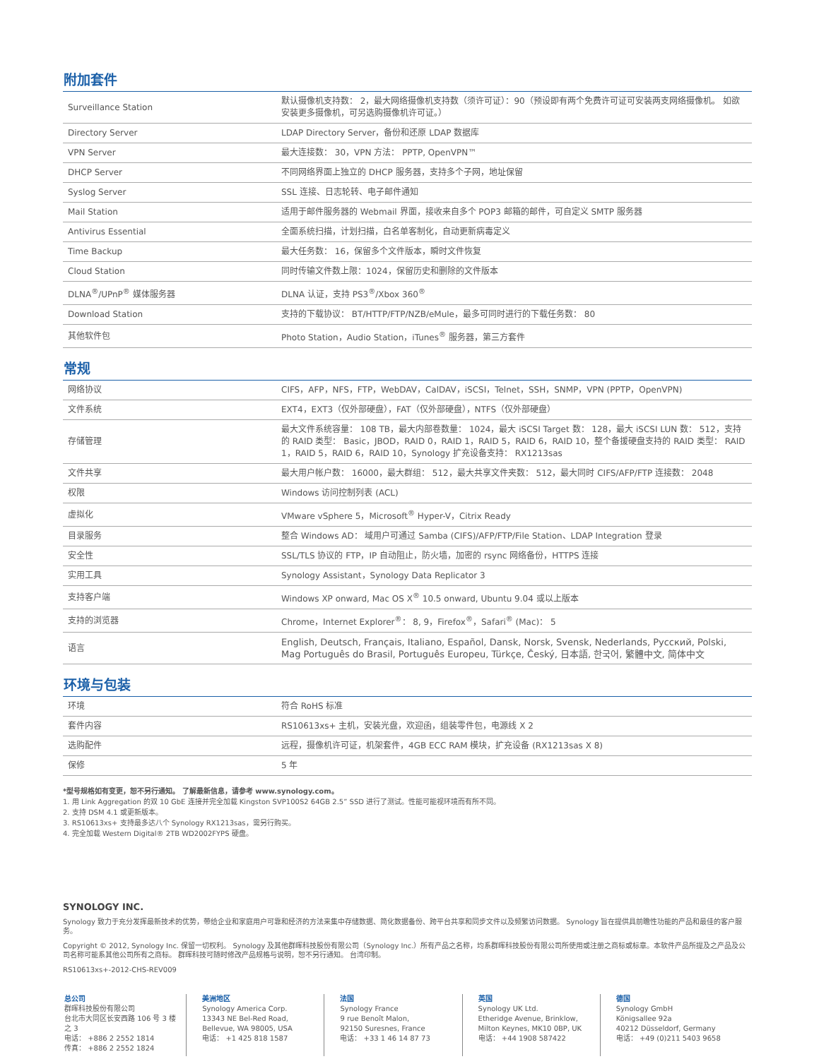附加套件
| Surveillance Station | 默认摄像机支持数： 2，最大网络摄像机支持数（须许可证）：90（预设即有两个免费许可证可安装两支网络摄像机。 如欲安装更多摄像机，可另选购摄像机许可证。） |
| Directory Server | LDAP Directory Server，备份和还原 LDAP 数据库 |
| VPN Server | 最大连接数： 30，VPN 方法： PPTP, OpenVPN™ |
| DHCP Server | 不同网络界面上独立的 DHCP 服务器，支持多个子网，地址保留 |
| Syslog Server | SSL 连接、日志轮转、电子邮件通知 |
| Mail Station | 适用于邮件服务器的 Webmail 界面，接收来自多个 POP3 邮箱的邮件，可自定义 SMTP 服务器 |
| Antivirus Essential | 全面系统扫描，计划扫描，白名单客制化，自动更新病毒定义 |
| Time Backup | 最大任务数： 16，保留多个文件版本，瞬时文件恢复 |
| Cloud Station | 同时传输文件数上限：1024，保留历史和删除的文件版本 |
| DLNA<sup>®</sup>/UPnP<sup>®</sup> 媒体服务器 | DLNA 认证，支持 PS3<sup>®</sup>/Xbox 360<sup>®</sup> |
| Download Station | 支持的下载协议： BT/HTTP/FTP/NZB/eMule，最多可同时进行的下载任务数： 80 |
| 其他软件包 | Photo Station，Audio Station，iTunes<sup>®</sup> 服务器，第三方套件 |
常规
| 网络协议 | CIFS，AFP，NFS，FTP，WebDAV，CalDAV，iSCSI，Telnet，SSH，SNMP，VPN (PPTP，OpenVPN) |
| 文件系统 | EXT4，EXT3（仅外部硬盘），FAT（仅外部硬盘），NTFS（仅外部硬盘） |
| 存储管理 | 最大文件系统容量： 108 TB，最大内部卷数量： 1024，最大 iSCSI Target 数： 128，最大 iSCSI LUN 数： 512，支持的 RAID 类型： Basic，JBOD，RAID 0，RAID 1，RAID 5，RAID 6，RAID 10，整个备援硬盘支持的 RAID 类型： RAID 1，RAID 5，RAID 6，RAID 10，Synology 扩充设备支持： RX1213sas |
| 文件共享 | 最大用户帐户数： 16000，最大群组： 512，最大共享文件夹数： 512，最大同时 CIFS/AFP/FTP 连接数： 2048 |
| 权限 | Windows 访问控制列表 (ACL) |
| 虚拟化 | VMware vSphere 5，Microsoft<sup>®</sup> Hyper-V，Citrix Ready |
| 目录服务 | 整合 Windows AD： 域用户可通过 Samba (CIFS)/AFP/FTP/File Station、LDAP Integration 登录 |
| 安全性 | SSL/TLS 协议的 FTP，IP 自动阻止，防火墙，加密的 rsync 网络备份，HTTPS 连接 |
| 实用工具 | Synology Assistant，Synology Data Replicator 3 |
| 支持客户端 | Windows XP onward, Mac OS X<sup>®</sup> 10.5 onward, Ubuntu 9.04 或以上版本 |
| 支持的浏览器 | Chrome，Internet Explorer<sup>®</sup>： 8, 9，Firefox<sup>®</sup>，Safari<sup>®</sup> (Mac)： 5 |
| 语言 | English, Deutsch, Français, Italiano, Español, Dansk, Norsk, Svensk, Nederlands, Русский, Polski, Mag Português do Brasil, Português Europeu, Türkçe, Český, 日本語, 한국어, 繁體中文, 简体中文 |
环境与包装
| 环境 | 符合 RoHS 标准 |
| 套件内容 | RS10613xs+ 主机，安装光盘，欢迎函，组装零件包，电源线 X 2 |
| 选购配件 | 远程，摄像机许可证，机架套件，4GB ECC RAM 模块，扩充设备 (RX1213sas X 8) |
| 保修 | 5 年 |
*型号规格如有变更，恕不另行通知。 了解最新信息，请参考 www.synology.com。
1. 用 Link Aggregation 的双 10 GbE 连接并完全加载 Kingston SVP100S2 64GB 2.5” SSD 进行了测试。性能可能视环境而有所不同。
2. 支持 DSM 4.1 或更新版本。
3. RS10613xs+ 支持最多达八个 Synology RX1213sas，需另行购买。
4. 完全加载 Western Digital® 2TB WD2002FYPS 硬盘。
SYNOLOGY INC.
Synology 致力于充分发挥最新技术的优势，带给企业和家庭用户可靠和经济的方法来集中存储数据、简化数据备份、跨平台共享和同步文件以及频繁访问数据。 Synology 旨在提供具前瞻性功能的产品和最佳的客户服务。
Copyright © 2012, Synology Inc. 保留一切权利。 Synology 及其他群晖科技股份有限公司（Synology Inc.）所有产品之名称，均系群晖科技股份有限公司所使用或注册之商标或标章。本软件产品所提及之产品及公司名称可能系其他公司所有之商标。 群晖科技可随时修改产品规格与说明，恕不另行通知。 台湾印制。
RS10613xs+-2012-CHS-REV009
总公司
群晖科技股份有限公司
台北市大同区长安西路 106 号 3 楼之 3
电话： +886 2 2552 1814
传真： +886 2 2552 1824
美洲地区
Synology America Corp.
13343 NE Bel-Red Road,
Bellevue, WA 98005, USA
电话： +1 425 818 1587
法国
Synology France
9 rue Benoît Malon,
92150 Suresnes, France
电话： +33 1 46 14 87 73
英国
Synology UK Ltd.
Etheridge Avenue, Brinklow,
Milton Keynes, MK10 0BP, UK
电话： +44 1908 587422
德国
Synology GmbH
Königsallee 92a
40212 Düsseldorf, Germany
电话： +49 (0)211 5403 9658